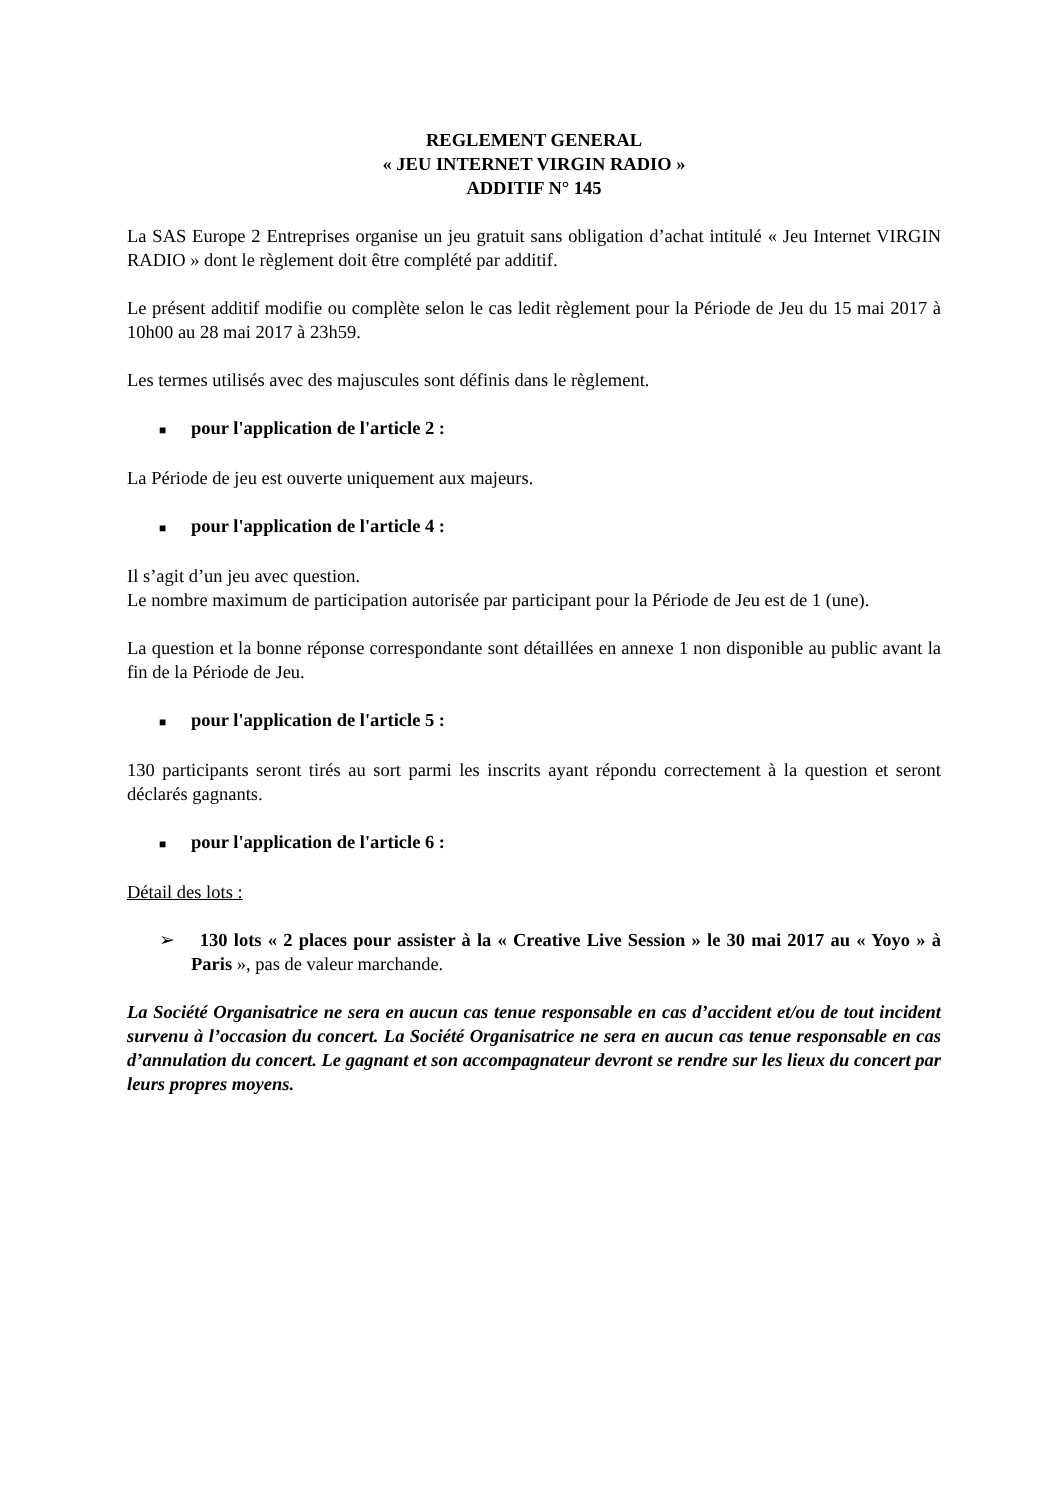REGLEMENT GENERAL
« JEU INTERNET VIRGIN RADIO »
ADDITIF N° 145
La SAS Europe 2 Entreprises organise un jeu gratuit sans obligation d’achat intitulé « Jeu Internet VIRGIN RADIO » dont le règlement doit être complété par additif.
Le présent additif modifie ou complète selon le cas ledit règlement pour la Période de Jeu du 15 mai 2017 à 10h00 au 28 mai 2017 à 23h59.
Les termes utilisés avec des majuscules sont définis dans le règlement.
■ pour l'application de l'article 2 :
La Période de jeu est ouverte uniquement aux majeurs.
■ pour l'application de l'article 4 :
Il s’agit d’un jeu avec question.
Le nombre maximum de participation autorisée par participant pour la Période de Jeu est de 1 (une).
La question et la bonne réponse correspondante sont détaillées en annexe 1 non disponible au public avant la fin de la Période de Jeu.
■ pour l'application de l'article 5 :
130 participants seront tirés au sort parmi les inscrits ayant répondu correctement à la question et seront déclarés gagnants.
■ pour l'application de l'article 6 :
Détail des lots :
➢ 130 lots « 2 places pour assister à la « Creative Live Session » le 30 mai 2017 au « Yoyo » à Paris », pas de valeur marchande.
La Société Organisatrice ne sera en aucun cas tenue responsable en cas d’accident et/ou de tout incident survenu à l’occasion du concert. La Société Organisatrice ne sera en aucun cas tenue responsable en cas d’annulation du concert. Le gagnant et son accompagnateur devront se rendre sur les lieux du concert par leurs propres moyens.